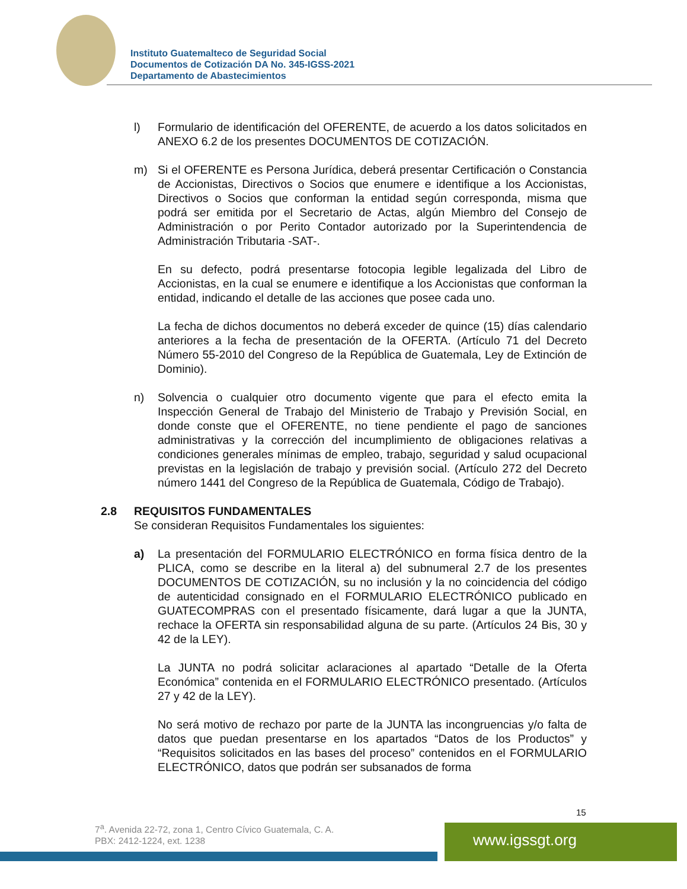Instituto Guatemalteco de Seguridad Social
Documentos de Cotización DA No. 345-IGSS-2021
Departamento de Abastecimientos
l) Formulario de identificación del OFERENTE, de acuerdo a los datos solicitados en ANEXO 6.2 de los presentes DOCUMENTOS DE COTIZACIÓN.
m) Si el OFERENTE es Persona Jurídica, deberá presentar Certificación o Constancia de Accionistas, Directivos o Socios que enumere e identifique a los Accionistas, Directivos o Socios que conforman la entidad según corresponda, misma que podrá ser emitida por el Secretario de Actas, algún Miembro del Consejo de Administración o por Perito Contador autorizado por la Superintendencia de Administración Tributaria -SAT-.
En su defecto, podrá presentarse fotocopia legible legalizada del Libro de Accionistas, en la cual se enumere e identifique a los Accionistas que conforman la entidad, indicando el detalle de las acciones que posee cada uno.
La fecha de dichos documentos no deberá exceder de quince (15) días calendario anteriores a la fecha de presentación de la OFERTA. (Artículo 71 del Decreto Número 55-2010 del Congreso de la República de Guatemala, Ley de Extinción de Dominio).
n) Solvencia o cualquier otro documento vigente que para el efecto emita la Inspección General de Trabajo del Ministerio de Trabajo y Previsión Social, en donde conste que el OFERENTE, no tiene pendiente el pago de sanciones administrativas y la corrección del incumplimiento de obligaciones relativas a condiciones generales mínimas de empleo, trabajo, seguridad y salud ocupacional previstas en la legislación de trabajo y previsión social. (Artículo 272 del Decreto número 1441 del Congreso de la República de Guatemala, Código de Trabajo).
2.8 REQUISITOS FUNDAMENTALES
Se consideran Requisitos Fundamentales los siguientes:
a) La presentación del FORMULARIO ELECTRÓNICO en forma física dentro de la PLICA, como se describe en la literal a) del subnumeral 2.7 de los presentes DOCUMENTOS DE COTIZACIÓN, su no inclusión y la no coincidencia del código de autenticidad consignado en el FORMULARIO ELECTRÓNICO publicado en GUATECOMPRAS con el presentado físicamente, dará lugar a que la JUNTA, rechace la OFERTA sin responsabilidad alguna de su parte. (Artículos 24 Bis, 30 y 42 de la LEY).
La JUNTA no podrá solicitar aclaraciones al apartado “Detalle de la Oferta Económica” contenida en el FORMULARIO ELECTRÓNICO presentado. (Artículos 27 y 42 de la LEY).
No será motivo de rechazo por parte de la JUNTA las incongruencias y/o falta de datos que puedan presentarse en los apartados “Datos de los Productos” y “Requisitos solicitados en las bases del proceso” contenidos en el FORMULARIO ELECTRÓNICO, datos que podrán ser subsanados de forma
15
7<sup>a</sup>. Avenida 22-72, zona 1, Centro Cívico Guatemala, C. A.
PBX: 2412-1224, ext. 1238
www.igssgt.org